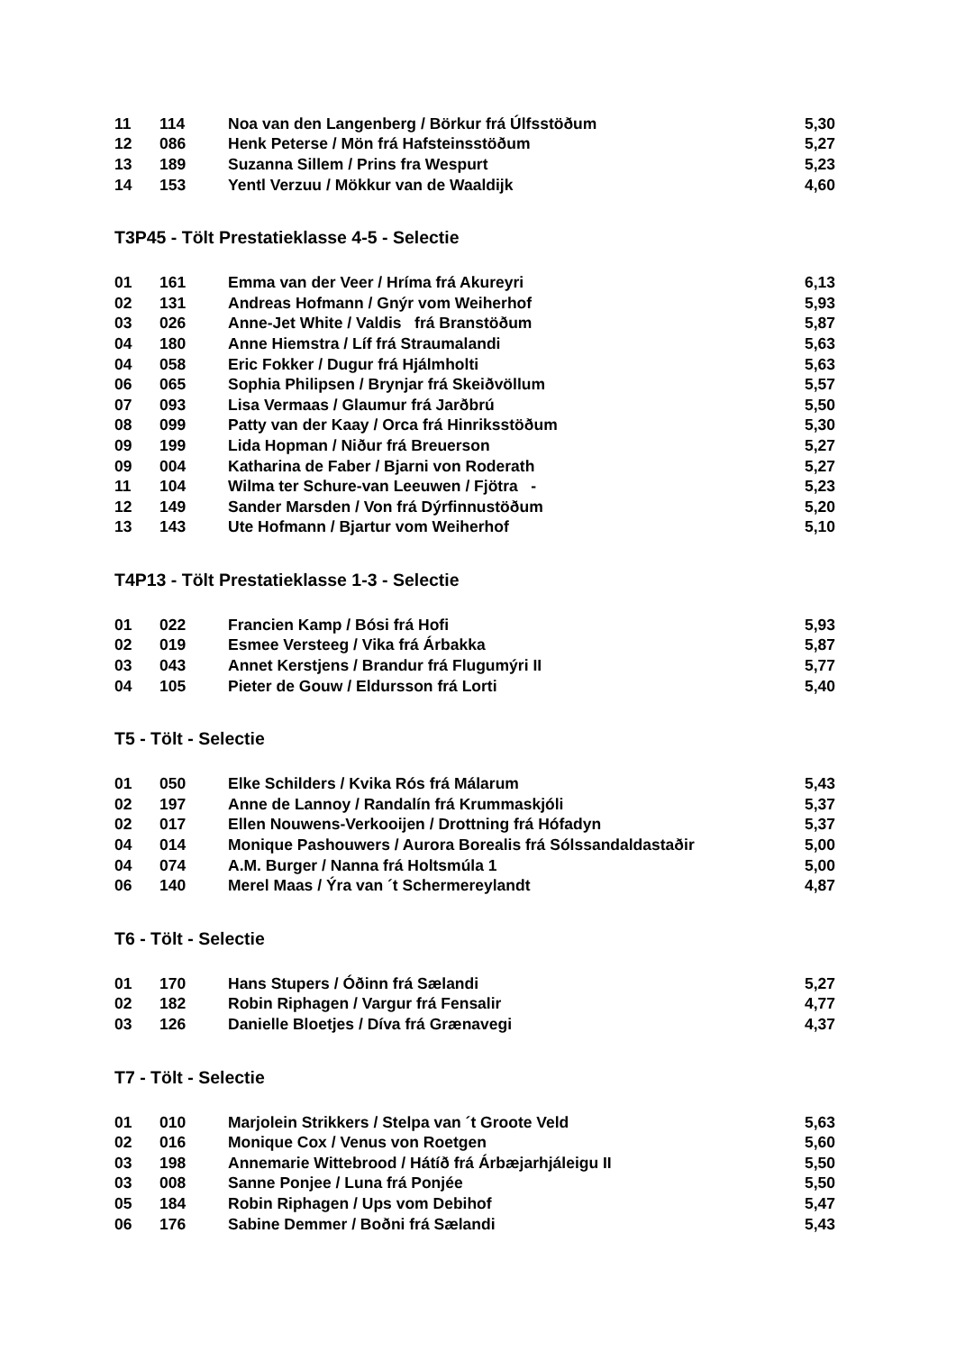| 11 | 114 | Noa van den Langenberg / Börkur frá Úlfsstöðum | 5,30 |
| 12 | 086 | Henk Peterse / Mön frá Hafsteinsstöðum | 5,27 |
| 13 | 189 | Suzanna Sillem / Prins fra Wespurt | 5,23 |
| 14 | 153 | Yentl Verzuu / Mökkur van de Waaldijk | 4,60 |
T3P45 - Tölt Prestatieklasse 4-5 - Selectie
| 01 | 161 | Emma van der Veer / Hríma frá Akureyri | 6,13 |
| 02 | 131 | Andreas Hofmann / Gnýr vom Weiherhof | 5,93 |
| 03 | 026 | Anne-Jet White / Valdis frá Branstöðum | 5,87 |
| 04 | 180 | Anne Hiemstra / Líf frá Straumalandi | 5,63 |
| 04 | 058 | Eric Fokker / Dugur frá Hjálmholti | 5,63 |
| 06 | 065 | Sophia Philipsen / Brynjar frá Skeiðvöllum | 5,57 |
| 07 | 093 | Lisa Vermaas / Glaumur frá Jarðbrú | 5,50 |
| 08 | 099 | Patty van der Kaay / Orca frá Hinriksstöðum | 5,30 |
| 09 | 199 | Lida Hopman / Niður frá Breuerson | 5,27 |
| 09 | 004 | Katharina de Faber / Bjarni von Roderath | 5,27 |
| 11 | 104 | Wilma ter Schure-van Leeuwen / Fjötra - | 5,23 |
| 12 | 149 | Sander Marsden / Von frá Dýrfinnustöðum | 5,20 |
| 13 | 143 | Ute Hofmann / Bjartur vom Weiherhof | 5,10 |
T4P13 - Tölt Prestatieklasse 1-3 - Selectie
| 01 | 022 | Francien Kamp / Bósi frá Hofi | 5,93 |
| 02 | 019 | Esmee Versteeg / Vika frá Árbakka | 5,87 |
| 03 | 043 | Annet Kerstjens / Brandur frá Flugumýri II | 5,77 |
| 04 | 105 | Pieter de Gouw / Eldursson frá Lorti | 5,40 |
T5 - Tölt - Selectie
| 01 | 050 | Elke Schilders / Kvika Rós frá Málarum | 5,43 |
| 02 | 197 | Anne de Lannoy / Randalín frá Krummaskjóli | 5,37 |
| 02 | 017 | Ellen Nouwens-Verkooijen / Drottning frá Hófadyn | 5,37 |
| 04 | 014 | Monique Pashouwers / Aurora Borealis frá Sólssandaldastaðir | 5,00 |
| 04 | 074 | A.M. Burger / Nanna frá Holtsmúla 1 | 5,00 |
| 06 | 140 | Merel Maas / Ýra van ´t Schermereylandt | 4,87 |
T6 - Tölt - Selectie
| 01 | 170 | Hans Stupers / Óðinn frá Sælandi | 5,27 |
| 02 | 182 | Robin Riphagen / Vargur frá Fensalir | 4,77 |
| 03 | 126 | Danielle Bloetjes / Díva frá Grænavegi | 4,37 |
T7 - Tölt - Selectie
| 01 | 010 | Marjolein Strikkers / Stelpa van ´t Groote Veld | 5,63 |
| 02 | 016 | Monique Cox / Venus von Roetgen | 5,60 |
| 03 | 198 | Annemarie Wittebrood / Hátíð frá Árbæjarhjáleigu II | 5,50 |
| 03 | 008 | Sanne Ponjee / Luna frá Ponjée | 5,50 |
| 05 | 184 | Robin Riphagen / Ups vom Debihof | 5,47 |
| 06 | 176 | Sabine Demmer / Boðni frá Sælandi | 5,43 |